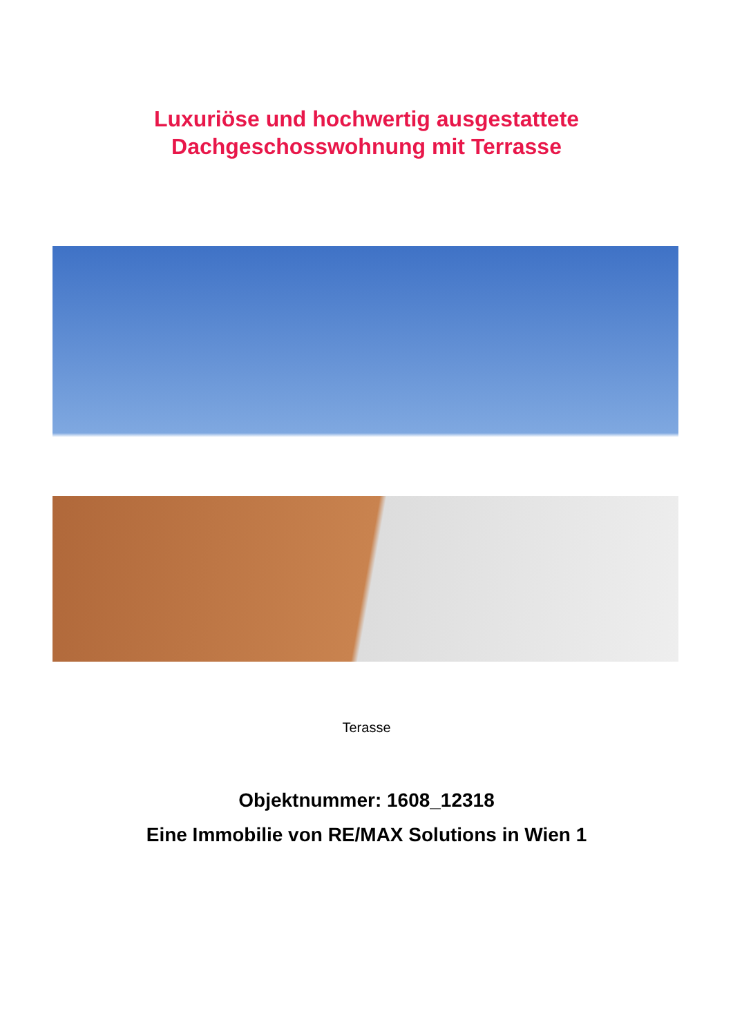Luxuriöse und hochwertig ausgestattete
Dachgeschosswohnung mit Terrasse
Terasse
Objektnummer: 1608_12318
Eine Immobilie von RE/MAX Solutions in Wien 1